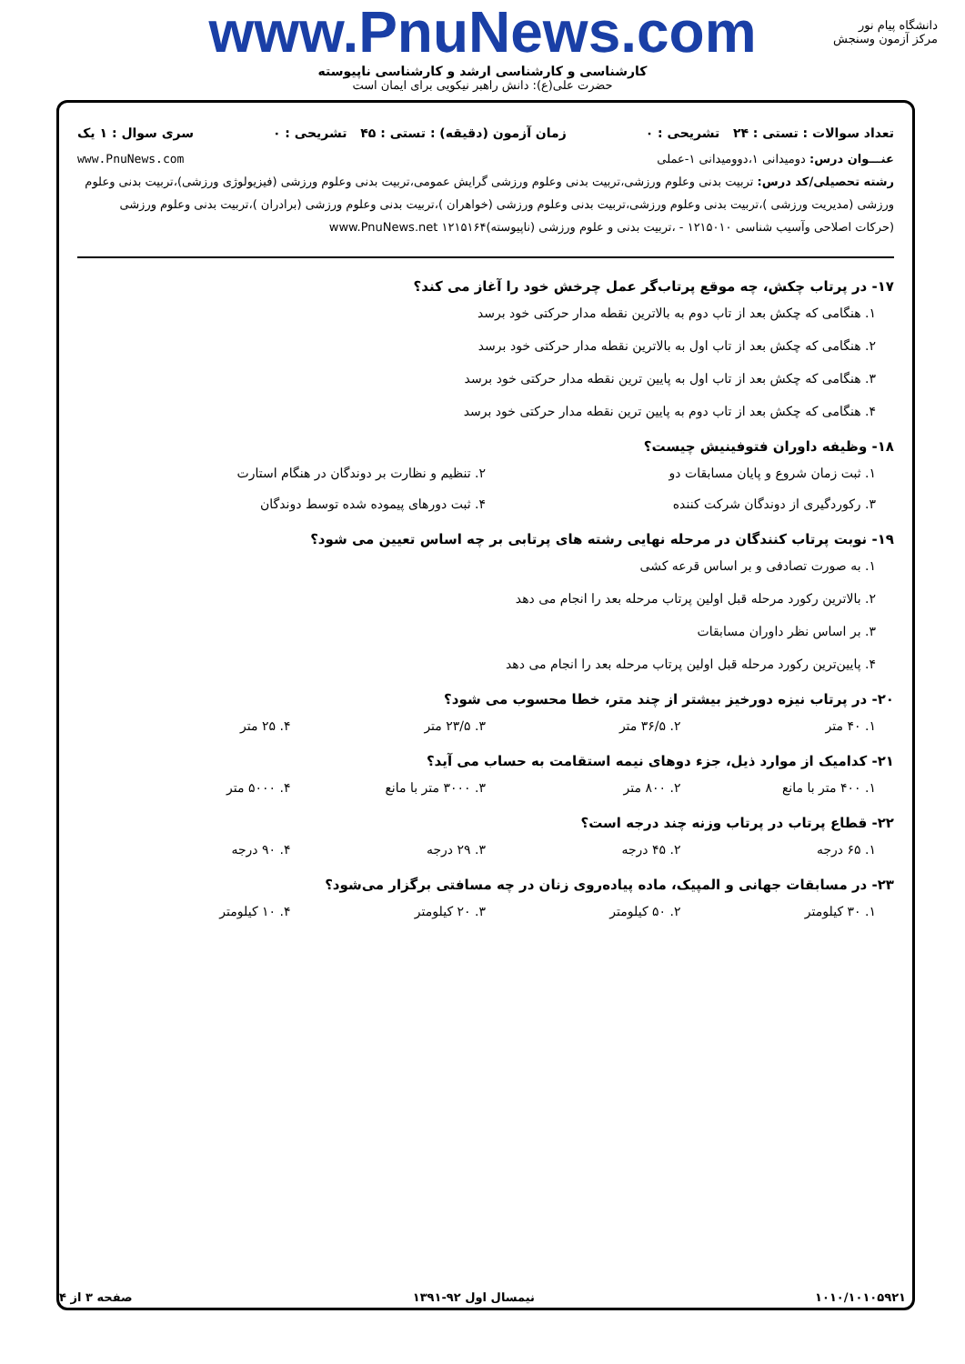دانشگاه پیام نور
مرکز آزمون وسنجش
www.PnuNews.com
کارشناسی و کارشناسی ارشد و کارشناسی ناپیوسته
حضرت علی(ع): دانش راهبر نیکویی برای ایمان است
تعداد سوالات : تستی : ۲۴ تشریحی : ۰ زمان آزمون (دقیقه) : تستی : ۴۵ تشریحی : ۰ سری سوال : ۱ یک
عنـــوان درس: دومیدانی ۱،دوومیدانی ۱-عملی www.PnuNews.com
رشته تحصیلی/کد درس: تربیت بدنی وعلوم ورزشی،تربیت بدنی وعلوم ورزشی گرایش عمومی،تربیت بدنی وعلوم ورزشی (فیزیولوژی ورزشی)،تربیت بدنی وعلوم ورزشی (مدیریت ورزشی )،تربیت بدنی وعلوم ورزشی،تربیت بدنی وعلوم ورزشی (خواهران )،تربیت بدنی وعلوم ورزشی (برادران )،تربیت بدنی وعلوم ورزشی (حرکات اصلاحی وآسیب شناسی ۱۲۱۵۰۱۰ - ،تربیت بدنی و علوم ورزشی (ناپیوسته)۱۲۱۵۱۶۴ www.PnuNews.net
۱۷- در پرتاب چکش، چه موقع پرتاب‌گر عمل چرخش خود را آغاز می کند؟
۱. هنگامی که چکش بعد از تاب دوم به بالاترین نقطه مدار حرکتی خود برسد
۲. هنگامی که چکش بعد از تاب اول به بالاترین نقطه مدار حرکتی خود برسد
۳. هنگامی که چکش بعد از تاب اول به پایین ترین نقطه مدار حرکتی خود برسد
۴. هنگامی که چکش بعد از تاب دوم به پایین ترین نقطه مدار حرکتی خود برسد
۱۸- وظیفه داوران فتوفینیش چیست؟
۱. ثبت زمان شروع و پایان مسابقات دو
۲. تنظیم و نظارت بر دوندگان در هنگام استارت
۳. رکوردگیری از دوندگان شرکت کننده
۴. ثبت دورهای پیموده شده توسط دوندگان
۱۹- نوبت پرتاب کنندگان در مرحله نهایی رشته های پرتابی بر چه اساس تعیین می شود؟
۱. به صورت تصادفی و بر اساس قرعه کشی
۲. بالاترین رکورد مرحله قبل اولین پرتاب مرحله بعد را انجام می دهد
۳. بر اساس نظر داوران مسابقات
۴. پایین‌ترین رکورد مرحله قبل اولین پرتاب مرحله بعد را انجام می دهد
۲۰- در پرتاب نیزه دورخیز بیشتر از چند متر، خطا محسوب می شود؟
۱. ۴۰ متر ۲. ۳۶/۵ متر ۳. ۲۳/۵ متر ۴. ۲۵ متر
۲۱- کدامیک از موارد ذیل، جزء دوهای نیمه استقامت به حساب می آید؟
۱. ۴۰۰ متر با مانع ۲. ۸۰۰ متر ۳. ۳۰۰۰ متر با مانع ۴. ۵۰۰۰ متر
۲۲- قطاع پرتاب در پرتاب وزنه چند درجه است؟
۱. ۶۵ درجه ۲. ۴۵ درجه ۳. ۲۹ درجه ۴. ۹۰ درجه
۲۳- در مسابقات جهانی و المپیک، ماده پیاده‌روی زنان در چه مسافتی برگزار می‌شود؟
۱. ۳۰ کیلومتر ۲. ۵۰ کیلومتر ۳. ۲۰ کیلومتر ۴. ۱۰ کیلومتر
۱۰۱۰/۱۰۱۰۵۹۲۱ نیمسال اول ۹۲-۱۳۹۱ صفحه ۳ از ۴